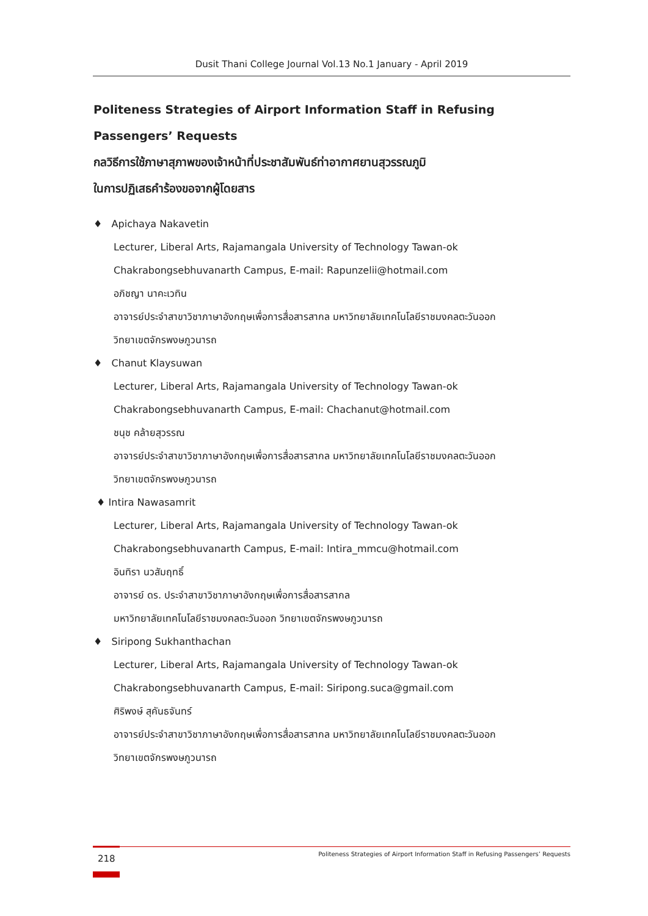Dusit Thani College Journal Vol.13 No.1 January - April 2019
Politeness Strategies of Airport Information Staff in Refusing
Passengers’ Requests
กลวิธีการใช้ภาษาสุภาพของเจ้าหน้าที่ประชาสัมพันธ์ท่าอากาศยานสุวรรณภูมิ
ในการปฏิเสธคำร้องขอจากผู้โดยสาร
♦ Apichaya Nakavetin
Lecturer, Liberal Arts, Rajamangala University of Technology Tawan-ok
Chakrabongsebhuvanarth Campus, E-mail: Rapunzelii@hotmail.com
อภิชญา นาคะเวทิน
อาจารย์ประจำสาขาวิชาภาษาอังกฤษเพื่อการสื่อสารสากล มหาวิทยาลัยเทคโนโลยีราชมงคลตะวันออก
วิทยาเขตจักรพงษภูวนารถ
♦ Chanut Klaysuwan
Lecturer, Liberal Arts, Rajamangala University of Technology Tawan-ok
Chakrabongsebhuvanarth Campus, E-mail: Chachanut@hotmail.com
ชนุช คล้ายสุวรรณ
อาจารย์ประจำสาขาวิชาภาษาอังกฤษเพื่อการสื่อสารสากล มหาวิทยาลัยเทคโนโลยีราชมงคลตะวันออก
วิทยาเขตจักรพงษภูวนารถ
♦ Intira Nawasamrit
Lecturer, Liberal Arts, Rajamangala University of Technology Tawan-ok
Chakrabongsebhuvanarth Campus, E-mail: Intira_mmcu@hotmail.com
อินทิรา นวสัมฤทธิ์
อาจารย์ ดร. ประจำสาขาวิชาภาษาอังกฤษเพื่อการสื่อสารสากล
มหาวิทยาลัยเทคโนโลยีราชมงคลตะวันออก วิทยาเขตจักรพงษภูวนารถ
♦ Siripong Sukhanthachan
Lecturer, Liberal Arts, Rajamangala University of Technology Tawan-ok
Chakrabongsebhuvanarth Campus, E-mail: Siripong.suca@gmail.com
ศิริพงษ์ สุคันธจันทร์
อาจารย์ประจำสาขาวิชาภาษาอังกฤษเพื่อการสื่อสารสากล มหาวิทยาลัยเทคโนโลยีราชมงคลตะวันออก
วิทยาเขตจักรพงษภูวนารถ
218 Politeness Strategies of Airport Information Staff in Refusing Passengers’ Requests